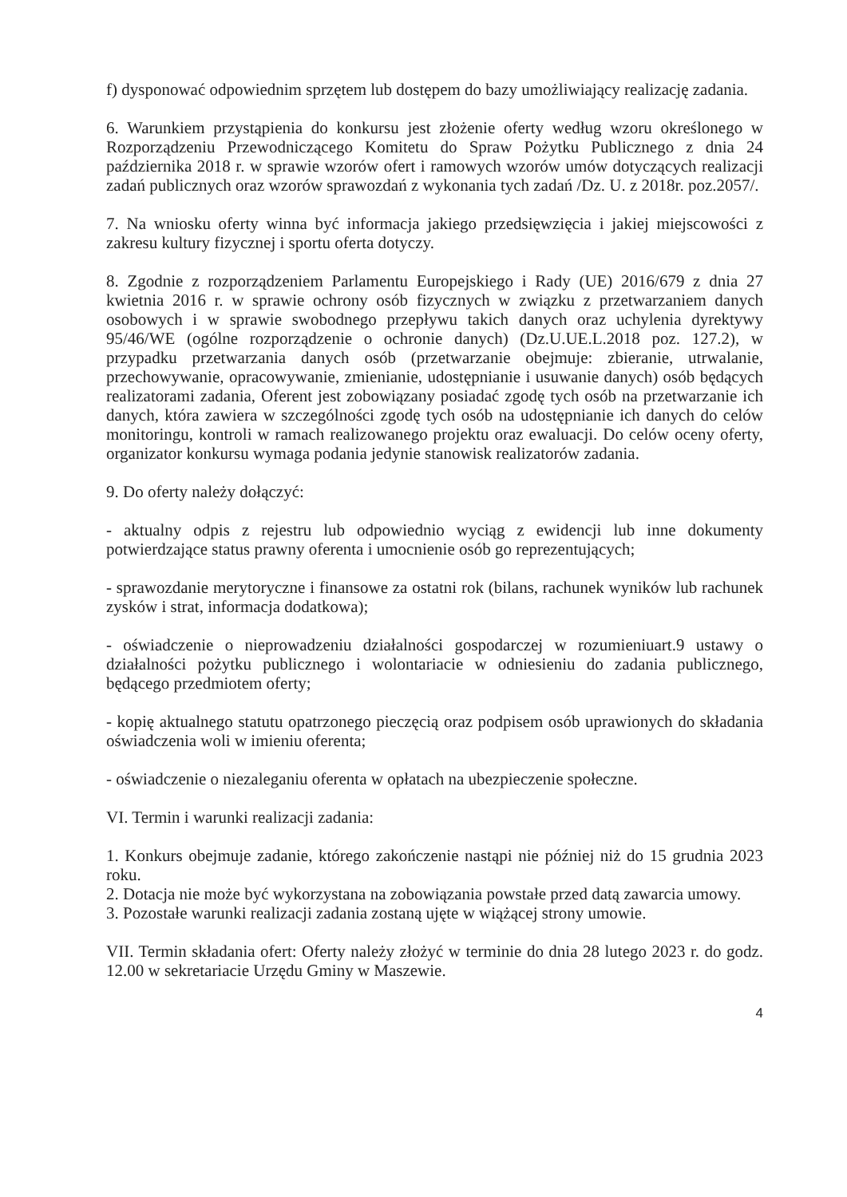f) dysponować odpowiednim sprzętem lub dostępem do bazy umożliwiający realizację zadania.
6. Warunkiem przystąpienia do konkursu jest złożenie oferty według wzoru określonego w Rozporządzeniu Przewodniczącego Komitetu do Spraw Pożytku Publicznego z dnia 24 października 2018 r. w sprawie wzorów ofert i ramowych wzorów umów dotyczących realizacji zadań publicznych oraz wzorów sprawozdań z wykonania tych zadań /Dz. U. z 2018r. poz.2057/.
7. Na wniosku oferty winna być informacja jakiego przedsięwzięcia i jakiej miejscowości z zakresu kultury fizycznej i sportu oferta dotyczy.
8. Zgodnie z rozporządzeniem Parlamentu Europejskiego i Rady (UE) 2016/679 z dnia 27 kwietnia 2016 r. w sprawie ochrony osób fizycznych w związku z przetwarzaniem danych osobowych i w sprawie swobodnego przepływu takich danych oraz uchylenia dyrektywy 95/46/WE (ogólne rozporządzenie o ochronie danych) (Dz.U.UE.L.2018 poz. 127.2), w przypadku przetwarzania danych osób (przetwarzanie obejmuje: zbieranie, utrwalanie, przechowywanie, opracowywanie, zmienianie, udostępnianie i usuwanie danych) osób będących realizatorami zadania, Oferent jest zobowiązany posiadać zgodę tych osób na przetwarzanie ich danych, która zawiera w szczególności zgodę tych osób na udostępnianie ich danych do celów monitoringu, kontroli w ramach realizowanego projektu oraz ewaluacji. Do celów oceny oferty, organizator konkursu wymaga podania jedynie stanowisk realizatorów zadania.
9. Do oferty należy dołączyć:
- aktualny odpis z rejestru lub odpowiednio wyciąg z ewidencji lub inne dokumenty potwierdzające status prawny oferenta i umocnienie osób go reprezentujących;
- sprawozdanie merytoryczne i finansowe za ostatni rok (bilans, rachunek wyników lub rachunek zysków i strat, informacja dodatkowa);
- oświadczenie o nieprowadzeniu działalności gospodarczej w rozumieniuart.9 ustawy o działalności pożytku publicznego i wolontariacie w odniesieniu do zadania publicznego, będącego przedmiotem oferty;
- kopię aktualnego statutu opatrzonego pieczęcią oraz podpisem osób uprawionych do składania oświadczenia woli w imieniu oferenta;
- oświadczenie o niezaleganiu oferenta w opłatach na ubezpieczenie społeczne.
VI. Termin i warunki realizacji zadania:
1. Konkurs obejmuje zadanie, którego zakończenie nastąpi nie później niż do 15 grudnia 2023 roku.
2. Dotacja nie może być wykorzystana na zobowiązania powstałe przed datą zawarcia umowy.
3. Pozostałe warunki realizacji zadania zostaną ujęte w wiążącej strony umowie.
VII. Termin składania ofert: Oferty należy złożyć w terminie do dnia 28 lutego 2023 r. do godz. 12.00 w sekretariacie Urzędu Gminy w Maszewie.
4